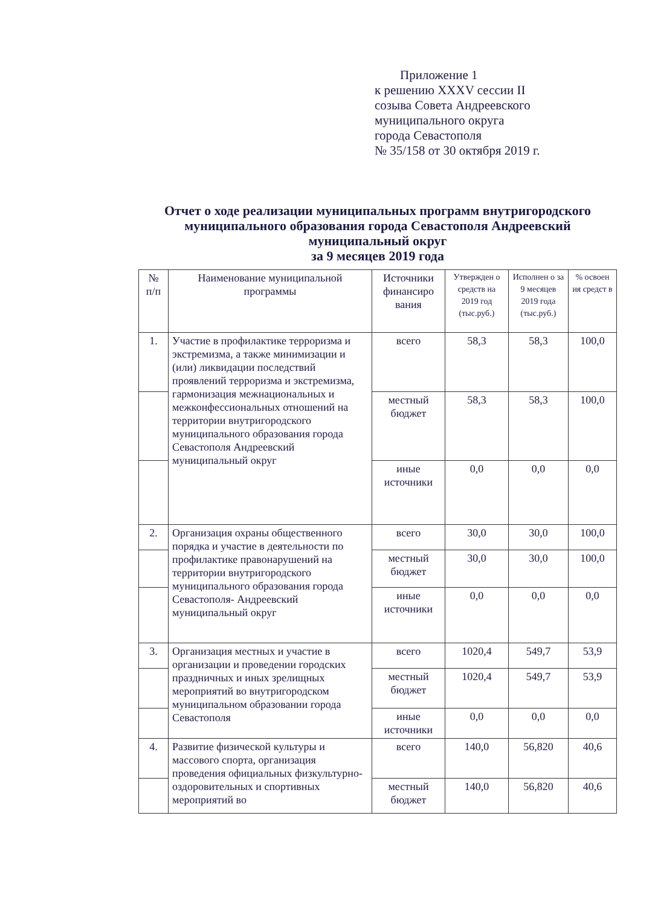Приложение 1
к решению XXXV сессии II
созыва Совета Андреевского
муниципального округа
города Севастополя
№ 35/158 от 30 октября 2019 г.
Отчет о ходе реализации муниципальных программ внутригородского муниципального образования города Севастополя Андреевский муниципальный округ
за 9 месяцев 2019 года
| № п/п | Наименование муниципальной программы | Источники финансиро вания | Утвержден о средств на 2019 год (тыс.руб.) | Исполнен о за 9 месяцев 2019 года (тыс.руб.) | % освоен ия средст в |
| --- | --- | --- | --- | --- | --- |
| 1. | Участие в профилактике терроризма и экстремизма, а также минимизации и (или) ликвидации последствий проявлений терроризма и экстремизма, гармонизация межнациональных и межконфессиональных отношений на территории внутригородского муниципального образования города Севастополя Андреевский муниципальный округ | всего | 58,3 | 58,3 | 100,0 |
| | | местный бюджет | 58,3 | 58,3 | 100,0 |
| | | иные источники | 0,0 | 0,0 | 0,0 |
| 2. | Организация охраны общественного порядка и участие в деятельности по профилактике правонарушений на территории внутригородского муниципального образования города Севастополя- Андреевский муниципальный округ | всего | 30,0 | 30,0 | 100,0 |
| | | местный бюджет | 30,0 | 30,0 | 100,0 |
| | | иные источники | 0,0 | 0,0 | 0,0 |
| 3. | Организация местных и участие в организации и проведении городских праздничных и иных зрелищных мероприятий во внутригородском муниципальном образовании города Севастополя | всего | 1020,4 | 549,7 | 53,9 |
| | | местный бюджет | 1020,4 | 549,7 | 53,9 |
| | | иные источники | 0,0 | 0,0 | 0,0 |
| 4. | Развитие физической культуры и массового спорта, организация проведения официальных физкультурно-оздоровительных и спортивных мероприятий во | всего | 140,0 | 56,820 | 40,6 |
| | | местный бюджет | 140,0 | 56,820 | 40,6 |